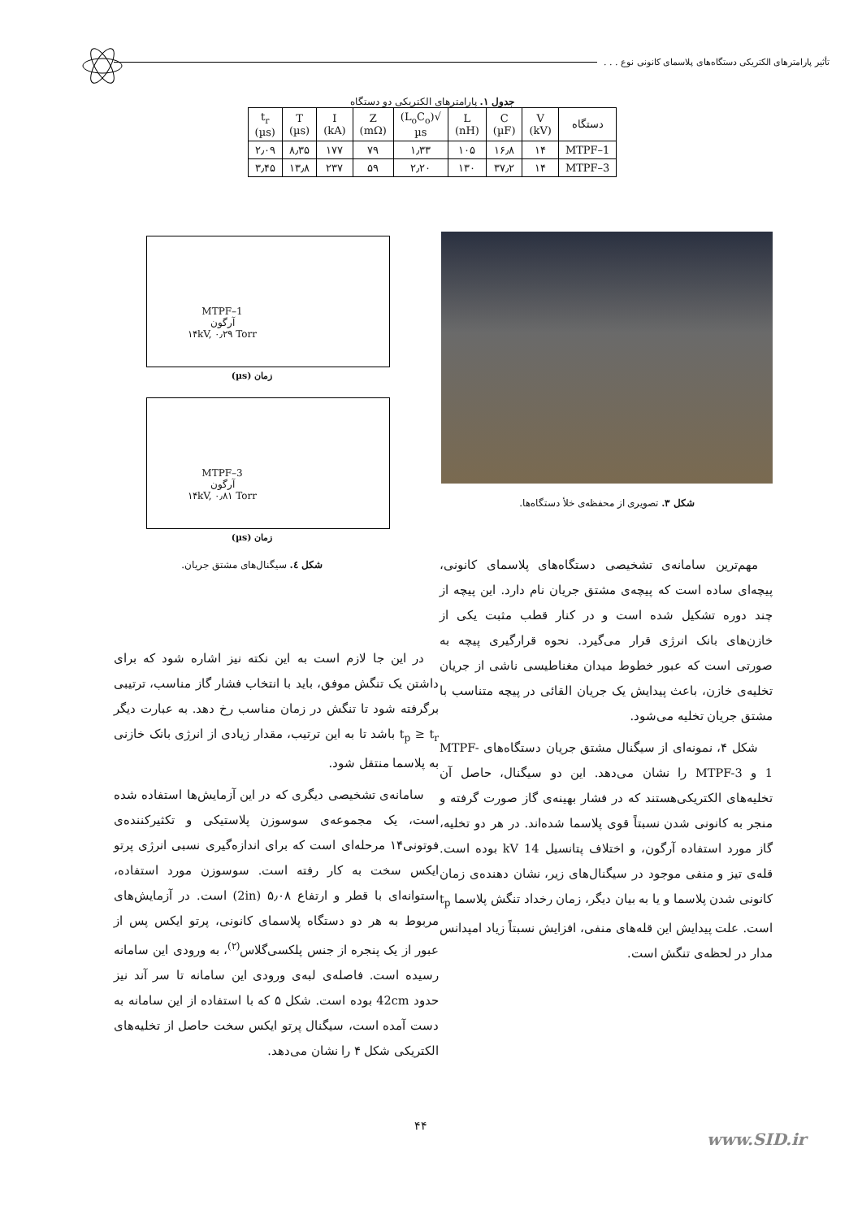تأثیر پارامترهای الکتریکی دستگاه‌های پلاسمای کانونی نوع . . .
جدول ۱. پارامترهای الکتریکی دو دستگاه
| دستگاه | V (kV) | C (µF) | L (nH) | √(L<sub>o</sub>C<sub>o</sub>) µs | Z (mΩ) | I (kA) | T (µs) | t<sub>r</sub> (µs) |
| --- | --- | --- | --- | --- | --- | --- | --- | --- |
| MTPF–1 | ۱۴ | ۱۶٫۸ | ۱۰۵ | ۱٫۳۳ | ۷۹ | ۱۷۷ | ۸٫۳۵ | ۲٫۰۹ |
| MTPF–3 | ۱۴ | ۳۷٫۲ | ۱۳۰ | ۲٫۲۰ | ۵۹ | ۲۳۷ | ۱۳٫۸ | ۳٫۴۵ |
شکل ۳. تصویری از محفظه‌ی خلأ دستگاه‌ها.
MTPF–1
آرگون
۱۴kV, ۰٫۲۹ Torr
زمان (µs)
MTPF–3
آرگون
۱۴kV, ۰٫۸۱ Torr
زمان (µs)
شکل ٤. سیگنال‌های مشتق جریان.
مهم‌ترین سامانه‌ی تشخیصی دستگاه‌های پلاسمای کانونی، پیچه‌ای ساده است که پیچه‌ی مشتق جریان نام دارد. این پیچه از چند دوره تشکیل شده است و در کنار قطب مثبت یکی از خازن‌های بانک انرژی قرار می‌گیرد. نحوه قرارگیری پیچه به صورتی است که عبور خطوط میدان مغناطیسی ناشی از جریان تخلیه‌ی خازن، باعث پیدایش یک جریان القائی در پیچه متناسب با مشتق جریان تخلیه می‌شود.
شکل ۴، نمونه‌ای از سیگنال مشتق جریان دستگاه‌های MTPF-1 و MTPF-3 را نشان می‌دهد. این دو سیگنال، حاصل آن تخلیه‌های الکتریکی‌هستند که در فشار بهینه‌ی گاز صورت گرفته و منجر به کانونی شدن نسبتاً قوی پلاسما شده‌اند. در هر دو تخلیه، گاز مورد استفاده آرگون، و اختلاف پتانسیل 14 kV بوده است. قله‌ی تیز و منفی موجود در سیگنال‌های زیر، نشان دهنده‌ی زمان کانونی شدن پلاسما و یا به بیان دیگر، زمان رخداد تنگش پلاسما t<sub>p</sub> است. علت پیدایش این قله‌های منفی، افزایش نسبتاً زیاد امپدانس مدار در لحظه‌ی تنگش است.
در این جا لازم است به این نکته نیز اشاره شود که برای داشتن یک تنگش موفق، باید با انتخاب فشار گاز مناسب، ترتیبی برگرفته شود تا تنگش در زمان مناسب رخ دهد. به عبارت دیگر t<sub>p</sub> ≥ t<sub>r</sub> باشد تا به این ترتیب، مقدار زیادی از انرژی بانک خازنی به پلاسما منتقل شود.
سامانه‌ی تشخیصی دیگری که در این آزمایش‌ها استفاده شده است، یک مجموعه‌ی سوسوزن پلاستیکی و تکثیرکننده‌ی فوتونی۱۴ مرحله‌ای است که برای اندازه‌گیری نسبی انرژی پرتو ایکس سخت به کار رفته است. سوسوزن مورد استفاده، استوانه‌ای با قطر و ارتفاع ۵٫۰۸ (2in) است. در آزمایش‌های مربوط به هر دو دستگاه پلاسمای کانونی، پرتو ایکس پس از عبور از یک پنجره از جنس پلکسی‌گلاس<sup>(۲)</sup>، به ورودی این سامانه رسیده است. فاصله‌ی لبه‌ی ورودی این سامانه تا سر آند نیز حدود 42cm بوده است. شکل ۵ که با استفاده از این سامانه به دست آمده است، سیگنال پرتو ایکس سخت حاصل از تخلیه‌های الکتریکی شکل ۴ را نشان می‌دهد.
۴۴
www.SID.ir